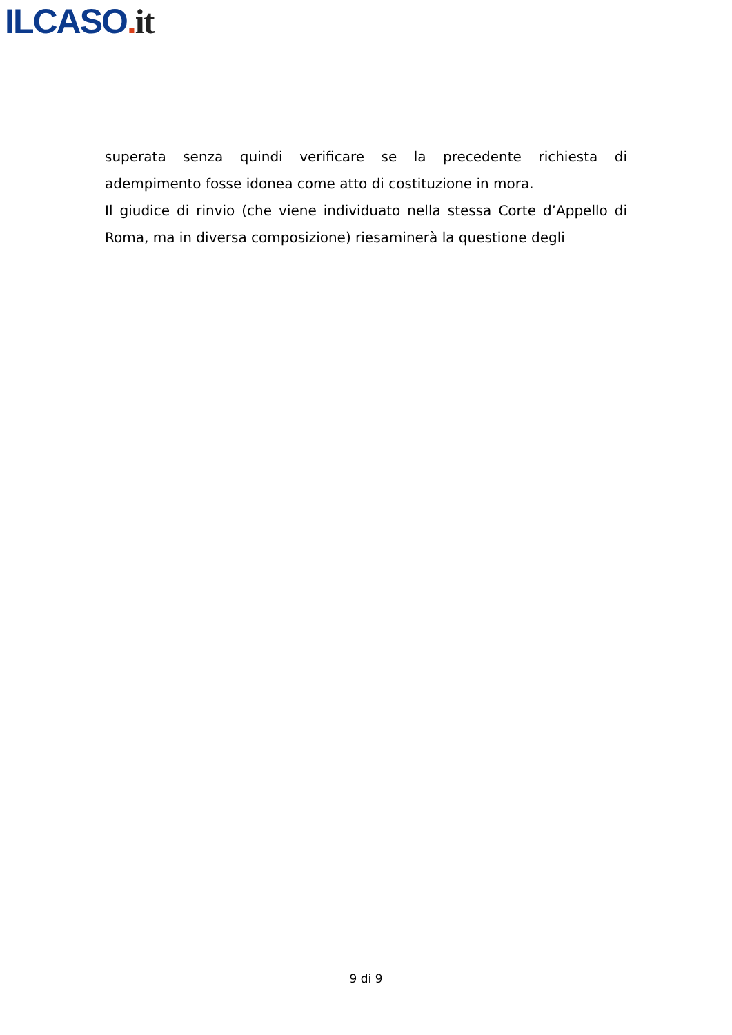ILCASO. it
superata senza quindi verificare se la precedente richiesta di adempimento fosse idonea come atto di costituzione in mora.
Il giudice di rinvio (che viene individuato nella stessa Corte d’Appello di Roma, ma in diversa composizione) riesaminerà la questione degli
9 di 9